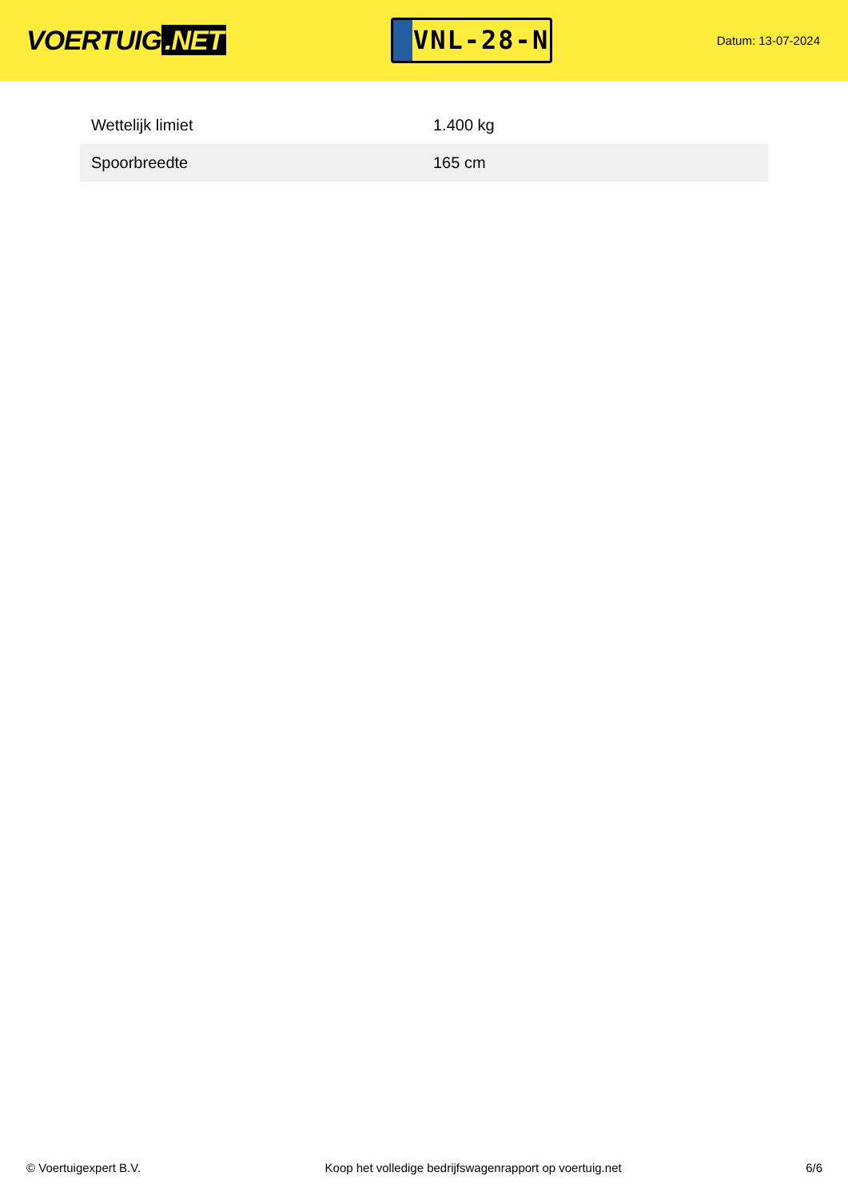VOERTUIG.NET
VNL-28-N
Datum: 13-07-2024
| Wettelijk limiet | 1.400 kg |
| Spoorbreedte | 165 cm |
© Voertuigexpert B.V. Koop het volledige bedrijfswagenrapport op voertuig.net 6/6